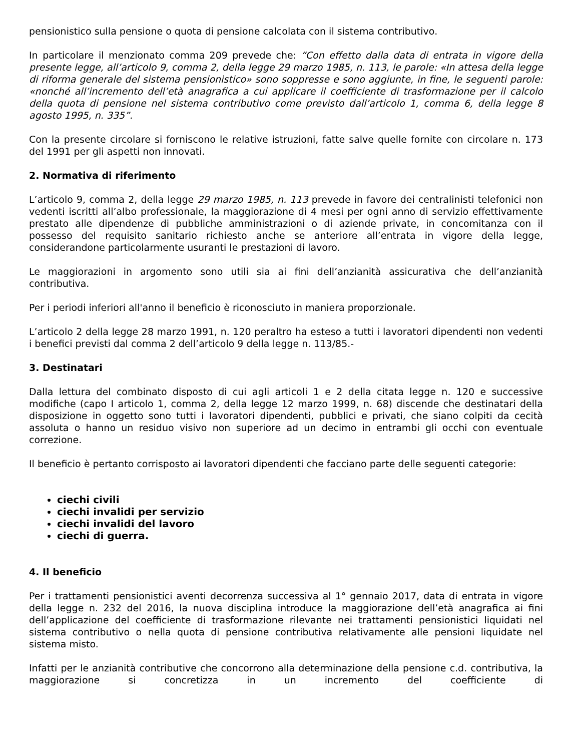pensionistico sulla pensione o quota di pensione calcolata con il sistema contributivo.
In particolare il menzionato comma 209 prevede che: “Con effetto dalla data di entrata in vigore della presente legge, all’articolo 9, comma 2, della legge 29 marzo 1985, n. 113, le parole: «In attesa della legge di riforma generale del sistema pensionistico» sono soppresse e sono aggiunte, in fine, le seguenti parole: «nonché all’incremento dell’età anagrafica a cui applicare il coefficiente di trasformazione per il calcolo della quota di pensione nel sistema contributivo come previsto dall’articolo 1, comma 6, della legge 8 agosto 1995, n. 335”.
Con la presente circolare si forniscono le relative istruzioni, fatte salve quelle fornite con circolare n. 173 del 1991 per gli aspetti non innovati.
2. Normativa di riferimento
L’articolo 9, comma 2, della legge 29 marzo 1985, n. 113 prevede in favore dei centralinisti telefonici non vedenti iscritti all’albo professionale, la maggiorazione di 4 mesi per ogni anno di servizio effettivamente prestato alle dipendenze di pubbliche amministrazioni o di aziende private, in concomitanza con il possesso del requisito sanitario richiesto anche se anteriore all’entrata in vigore della legge, considerandone particolarmente usuranti le prestazioni di lavoro.
Le maggiorazioni in argomento sono utili sia ai fini dell’anzianità assicurativa che dell’anzianità contributiva.
Per i periodi inferiori all'anno il beneficio è riconosciuto in maniera proporzionale.
L’articolo 2 della legge 28 marzo 1991, n. 120 peraltro ha esteso a tutti i lavoratori dipendenti non vedenti i benefici previsti dal comma 2 dell’articolo 9 della legge n. 113/85.-
3. Destinatari
Dalla lettura del combinato disposto di cui agli articoli 1 e 2 della citata legge n. 120 e successive modifiche (capo I articolo 1, comma 2, della legge 12 marzo 1999, n. 68) discende che destinatari della disposizione in oggetto sono tutti i lavoratori dipendenti, pubblici e privati, che siano colpiti da cecità assoluta o hanno un residuo visivo non superiore ad un decimo in entrambi gli occhi con eventuale correzione.
Il beneficio è pertanto corrisposto ai lavoratori dipendenti che facciano parte delle seguenti categorie:
ciechi civili
ciechi invalidi per servizio
ciechi invalidi del lavoro
ciechi di guerra.
4. Il beneficio
Per i trattamenti pensionistici aventi decorrenza successiva al 1° gennaio 2017, data di entrata in vigore della legge n. 232 del 2016, la nuova disciplina introduce la maggiorazione dell’età anagrafica ai fini dell’applicazione del coefficiente di trasformazione rilevante nei trattamenti pensionistici liquidati nel sistema contributivo o nella quota di pensione contributiva relativamente alle pensioni liquidate nel sistema misto.
Infatti per le anzianità contributive che concorrono alla determinazione della pensione c.d. contributiva, la maggiorazione si concretizza in un incremento del coefficiente di